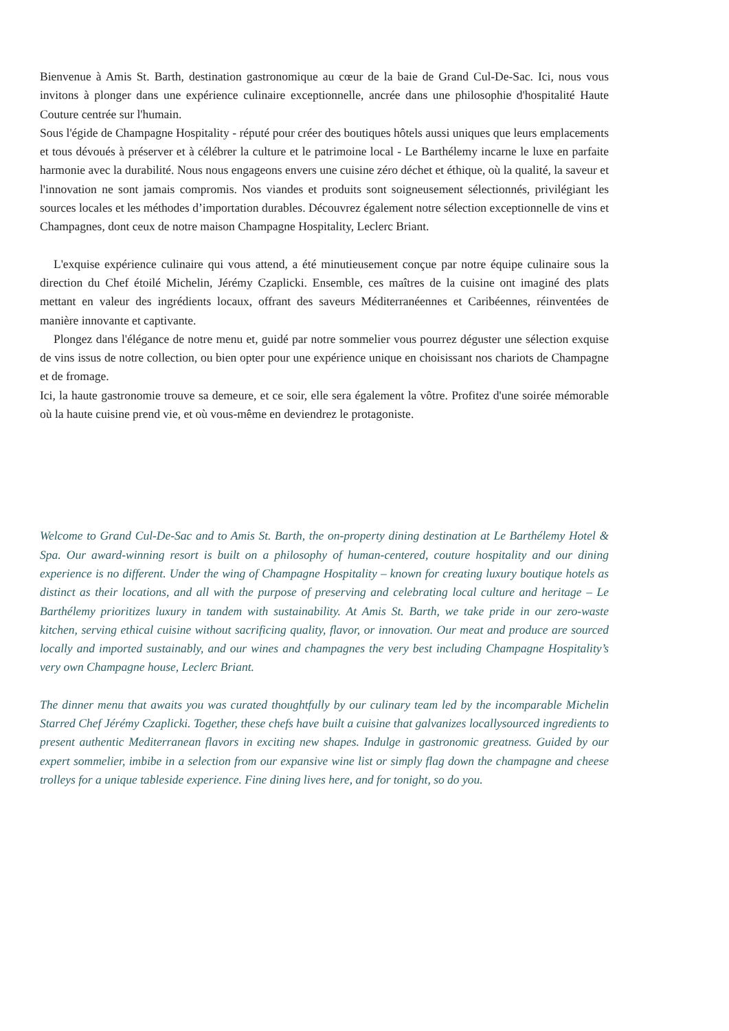Bienvenue à Amis St. Barth, destination gastronomique au cœur de la baie de Grand Cul-De-Sac. Ici, nous vous invitons à plonger dans une expérience culinaire exceptionnelle, ancrée dans une philosophie d'hospitalité Haute Couture centrée sur l'humain.
Sous l'égide de Champagne Hospitality - réputé pour créer des boutiques hôtels aussi uniques que leurs emplacements et tous dévoués à préserver et à célébrer la culture et le patrimoine local - Le Barthélemy incarne le luxe en parfaite harmonie avec la durabilité. Nous nous engageons envers une cuisine zéro déchet et éthique, où la qualité, la saveur et l'innovation ne sont jamais compromis. Nos viandes et produits sont soigneusement sélectionnés, privilégiant les sources locales et les méthodes d’importation durables. Découvrez également notre sélection exceptionnelle de vins et Champagnes, dont ceux de notre maison Champagne Hospitality, Leclerc Briant.
L'exquise expérience culinaire qui vous attend, a été minutieusement conçue par notre équipe culinaire sous la direction du Chef étoilé Michelin, Jérémy Czaplicki. Ensemble, ces maîtres de la cuisine ont imaginé des plats mettant en valeur des ingrédients locaux, offrant des saveurs Méditerranéennes et Caribéennes, réinventées de manière innovante et captivante.
Plongez dans l'élégance de notre menu et, guidé par notre sommelier vous pourrez déguster une sélection exquise de vins issus de notre collection, ou bien opter pour une expérience unique en choisissant nos chariots de Champagne et de fromage.
Ici, la haute gastronomie trouve sa demeure, et ce soir, elle sera également la vôtre. Profitez d'une soirée mémorable où la haute cuisine prend vie, et où vous-même en deviendrez le protagoniste.
Welcome to Grand Cul-De-Sac and to Amis St. Barth, the on-property dining destination at Le Barthélemy Hotel & Spa. Our award-winning resort is built on a philosophy of human-centered, couture hospitality and our dining experience is no different. Under the wing of Champagne Hospitality – known for creating luxury boutique hotels as distinct as their locations, and all with the purpose of preserving and celebrating local culture and heritage – Le Barthélemy prioritizes luxury in tandem with sustainability. At Amis St. Barth, we take pride in our zero-waste kitchen, serving ethical cuisine without sacrificing quality, flavor, or innovation. Our meat and produce are sourced locally and imported sustainably, and our wines and champagnes the very best including Champagne Hospitality’s very own Champagne house, Leclerc Briant.
The dinner menu that awaits you was curated thoughtfully by our culinary team led by the incomparable Michelin Starred Chef Jérémy Czaplicki. Together, these chefs have built a cuisine that galvanizes locallysourced ingredients to present authentic Mediterranean flavors in exciting new shapes. Indulge in gastronomic greatness. Guided by our expert sommelier, imbibe in a selection from our expansive wine list or simply flag down the champagne and cheese trolleys for a unique tableside experience. Fine dining lives here, and for tonight, so do you.